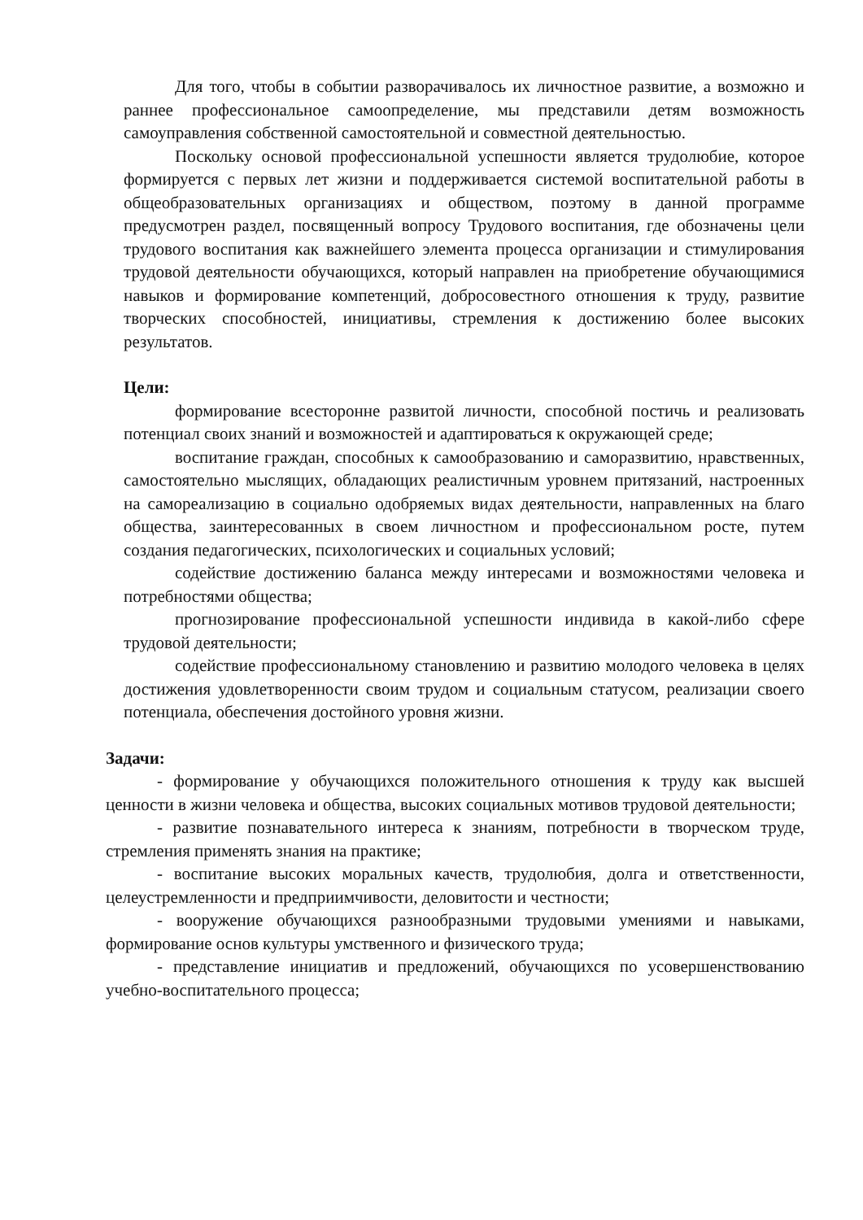Для того, чтобы в событии разворачивалось их личностное развитие, а возможно и раннее профессиональное самоопределение, мы представили детям возможность самоуправления собственной самостоятельной и совместной деятельностью.
Поскольку основой профессиональной успешности является трудолюбие, которое формируется с первых лет жизни и поддерживается системой воспитательной работы в общеобразовательных организациях и обществом, поэтому в данной программе предусмотрен раздел, посвященный вопросу Трудового воспитания, где обозначены цели трудового воспитания как важнейшего элемента процесса организации и стимулирования трудовой деятельности обучающихся, который направлен на приобретение обучающимися навыков и формирование компетенций, добросовестного отношения к труду, развитие творческих способностей, инициативы, стремления к достижению более высоких результатов.
Цели:
формирование всесторонне развитой личности, способной постичь и реализовать потенциал своих знаний и возможностей и адаптироваться к окружающей среде;
воспитание граждан, способных к самообразованию и саморазвитию, нравственных, самостоятельно мыслящих, обладающих реалистичным уровнем притязаний, настроенных на самореализацию в социально одобряемых видах деятельности, направленных на благо общества, заинтересованных в своем личностном и профессиональном росте, путем создания педагогических, психологических и социальных условий;
содействие достижению баланса между интересами и возможностями человека и потребностями общества;
прогнозирование профессиональной успешности индивида в какой-либо сфере трудовой деятельности;
содействие профессиональному становлению и развитию молодого человека в целях достижения удовлетворенности своим трудом и социальным статусом, реализации своего потенциала, обеспечения достойного уровня жизни.
Задачи:
- формирование у обучающихся положительного отношения к труду как высшей ценности в жизни человека и общества, высоких социальных мотивов трудовой деятельности;
- развитие познавательного интереса к знаниям, потребности в творческом труде, стремления применять знания на практике;
- воспитание высоких моральных качеств, трудолюбия, долга и ответственности, целеустремленности и предприимчивости, деловитости и честности;
- вооружение обучающихся разнообразными трудовыми умениями и навыками, формирование основ культуры умственного и физического труда;
- представление инициатив и предложений, обучающихся по усовершенствованию учебно-воспитательного процесса;